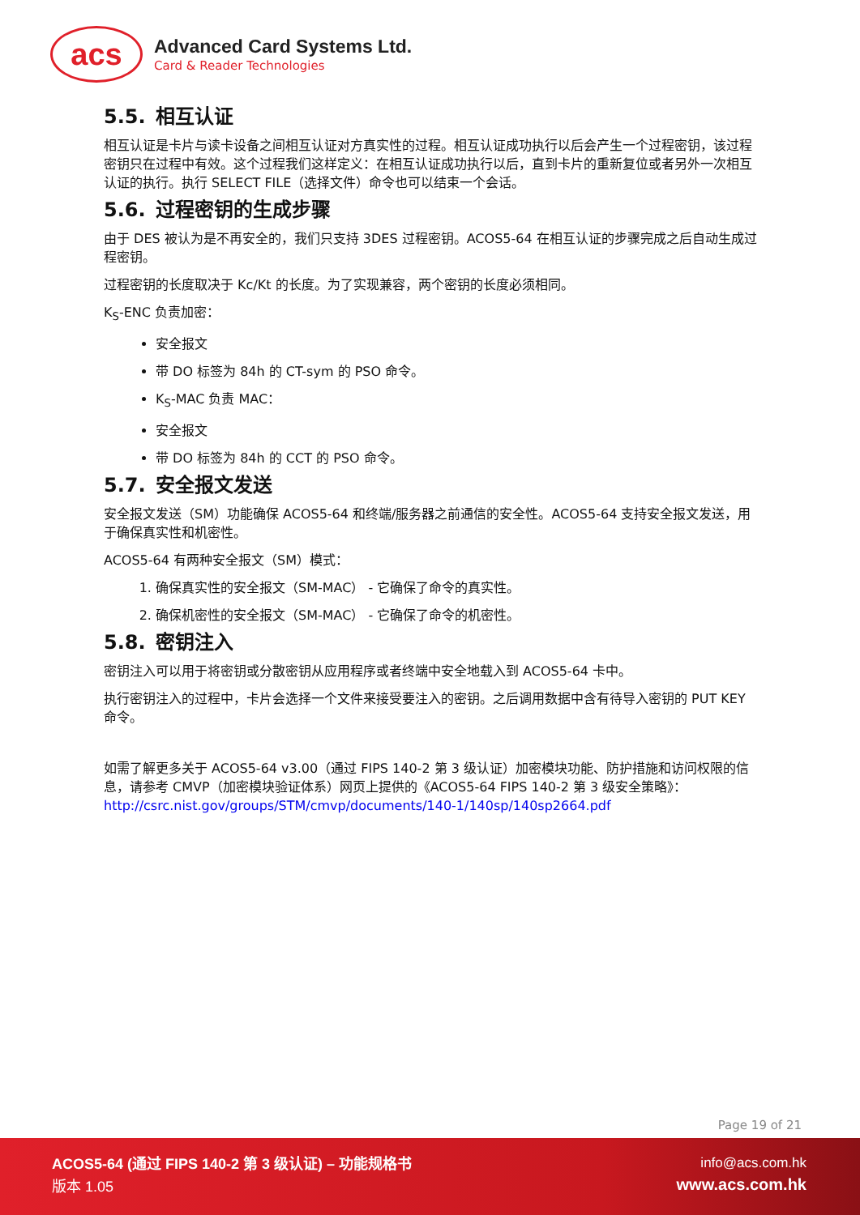acs
Advanced Card Systems Ltd.
Card & Reader Technologies
5.5. 相互认证
相互认证是卡片与读卡设备之间相互认证对方真实性的过程。相互认证成功执行以后会产生一个过程密钥，该过程密钥只在过程中有效。这个过程我们这样定义：在相互认证成功执行以后，直到卡片的重新复位或者另外一次相互认证的执行。执行 SELECT FILE（选择文件）命令也可以结束一个会话。
5.6. 过程密钥的生成步骤
由于 DES 被认为是不再安全的，我们只支持 3DES 过程密钥。ACOS5-64 在相互认证的步骤完成之后自动生成过程密钥。
过程密钥的长度取决于 Kc/Kt 的长度。为了实现兼容，两个密钥的长度必须相同。
K<sub>S</sub>-ENC 负责加密：
安全报文
带 DO 标签为 84h 的 CT-sym 的 PSO 命令。
K<sub>S</sub>-MAC 负责 MAC：
安全报文
带 DO 标签为 84h 的 CCT 的 PSO 命令。
5.7. 安全报文发送
安全报文发送（SM）功能确保 ACOS5-64 和终端/服务器之前通信的安全性。ACOS5-64 支持安全报文发送，用于确保真实性和机密性。
ACOS5-64 有两种安全报文（SM）模式：
1. 确保真实性的安全报文（SM-MAC） - 它确保了命令的真实性。
2. 确保机密性的安全报文（SM-MAC） - 它确保了命令的机密性。
5.8. 密钥注入
密钥注入可以用于将密钥或分散密钥从应用程序或者终端中安全地载入到 ACOS5-64 卡中。
执行密钥注入的过程中，卡片会选择一个文件来接受要注入的密钥。之后调用数据中含有待导入密钥的 PUT KEY 命令。
如需了解更多关于 ACOS5-64 v3.00（通过 FIPS 140-2 第 3 级认证）加密模块功能、防护措施和访问权限的信息，请参考 CMVP（加密模块验证体系）网页上提供的《ACOS5-64 FIPS 140-2 第 3 级安全策略》：
http://csrc.nist.gov/groups/STM/cmvp/documents/140-1/140sp/140sp2664.pdf
Page 19 of 21
ACOS5-64 (通过 FIPS 140-2 第 3 级认证) – 功能规格书
版本 1.05
info@acs.com.hk
www.acs.com.hk